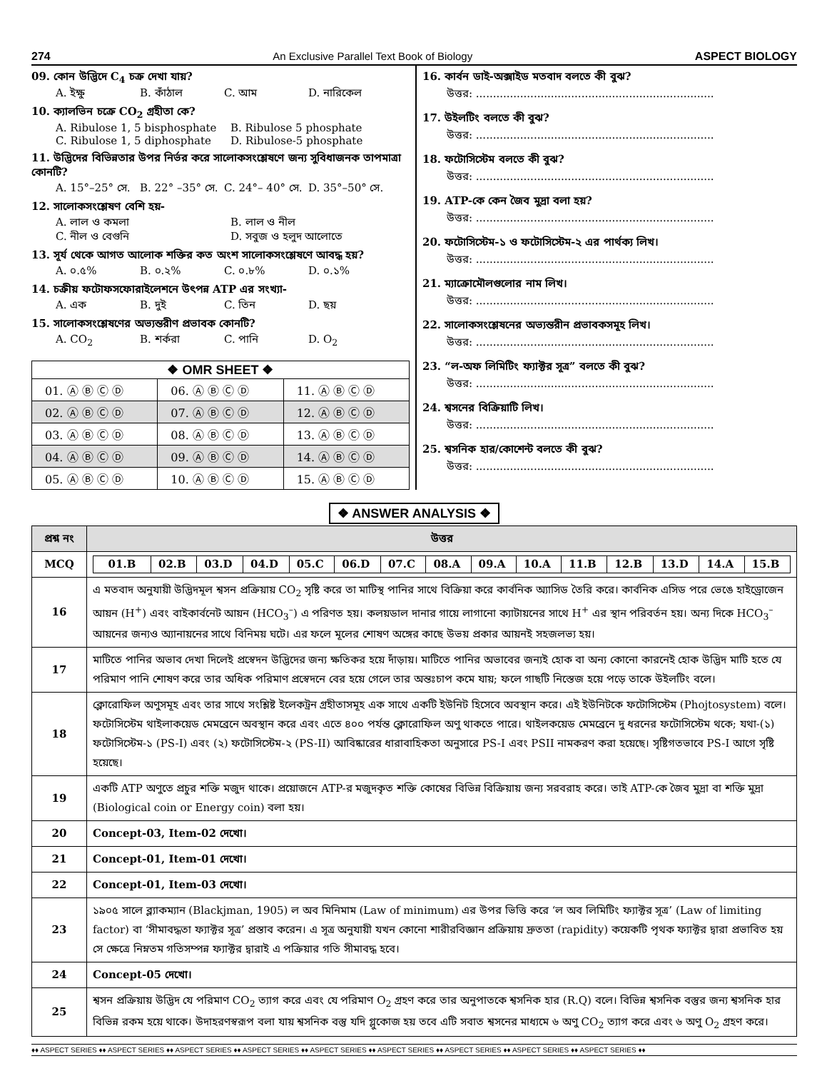274 An Exclusive Parallel Text Book of Biology ASPECT BIOLOGY
09. কোন উদ্ভিদে C<sub>4</sub> চক্র দেখা যায়?
A. ইক্ষু B. কাঁঠাল C. আম D. নারিকেল
10. ক্যালভিন চক্রে CO<sub>2</sub> গ্রহীতা কে?
A. Ribulose 1, 5 bisphosphate B. Ribulose 5 phosphate
C. Ribulose 1, 5 diphosphate D. Ribulose-5 phosphate
11. উদ্ভিদের বিভিন্নতার উপর নির্ভর করে সালোকসংশ্লেষণে জন্য সুবিধাজনক তাপমাত্রা কোনটি?
A. 15°–25° সে. B. 22° –35° সে. C. 24°– 40° সে. D. 35°–50° সে.
12. সালোকসংশ্লেষণ বেশি হয়-
A. লাল ও কমলা B. লাল ও নীল
C. নীল ও বেগুনি D. সবুজ ও হলুদ আলোতে
13. সূর্য থেকে আগত আলোক শক্তির কত অংশ সালোকসংশ্লেষণে আবদ্ধ হয়?
A. ০.৫% B. ০.২% C. ০.৮% D. ০.১%
14. চক্রীয় ফটোফসফোরাইলেশনে উৎপন্ন ATP এর সংখ্যা-
A. এক B. দুই C. তিন D. ছয়
15. সালোকসংশ্লেষণের অভ্যন্তরীণ প্রভাবক কোনটি?
A. CO<sub>2</sub> B. শর্করা C. পানি D. O<sub>2</sub>
| ❖ OMR SHEET ❖ | | |
| --- | --- | --- |
| 01. Ⓐ Ⓑ Ⓒ Ⓓ | 06. Ⓐ Ⓑ Ⓒ Ⓓ | 11. Ⓐ Ⓑ Ⓒ Ⓓ |
| 02. Ⓐ Ⓑ Ⓒ Ⓓ | 07. Ⓐ Ⓑ Ⓒ Ⓓ | 12. Ⓐ Ⓑ Ⓒ Ⓓ |
| 03. Ⓐ Ⓑ Ⓒ Ⓓ | 08. Ⓐ Ⓑ Ⓒ Ⓓ | 13. Ⓐ Ⓑ Ⓒ Ⓓ |
| 04. Ⓐ Ⓑ Ⓒ Ⓓ | 09. Ⓐ Ⓑ Ⓒ Ⓓ | 14. Ⓐ Ⓑ Ⓒ Ⓓ |
| 05. Ⓐ Ⓑ Ⓒ Ⓓ | 10. Ⓐ Ⓑ Ⓒ Ⓓ | 15. Ⓐ Ⓑ Ⓒ Ⓓ |
16. কার্বন ডাই-অক্সাইড মতবাদ বলতে কী বুঝ?
উত্তর: ......................................................................
17. উইলটিং বলতে কী বুঝ?
উত্তর: ......................................................................
18. ফটোসিস্টেম বলতে কী বুঝ?
উত্তর: ......................................................................
19. ATP-কে কেন জৈব মুদ্রা বলা হয়?
উত্তর: ......................................................................
20. ফটোসিস্টেম-১ ও ফটোসিস্টেম-২ এর পার্থক্য লিখ।
উত্তর: ......................................................................
21. ম্যাক্রোমৌলগুলোর নাম লিখ।
উত্তর: ......................................................................
22. সালোকসংশ্লেষনের অভ্যন্তরীন প্রভাবকসমূহ লিখ।
উত্তর: ......................................................................
23. “ল-অফ লিমিটিং ফ্যাক্টর সূত্র” বলতে কী বুঝ?
উত্তর: ......................................................................
24. শ্বসনের বিক্রিয়াটি লিখ।
উত্তর: ......................................................................
25. শ্বসনিক হার/কোশেন্ট বলতে কী বুঝ?
উত্তর: ......................................................................
❖ ANSWER ANALYSIS ❖
| প্রশ্ন নং | উত্তর |
| --- | --- |
| MCQ | / 01.B / 02.B / 03.D / 04.D / 05.C / 06.D / 07.C / 08.A / 09.A / 10.A / 11.B / 12.B / 13.D / 14.A / 15.B / |
| 16 | এ মতবাদ অনুযায়ী উদ্ভিদমূল শ্বসন প্রক্রিয়ায় CO<sub>2</sub> সৃষ্টি করে তা মাটিস্থ পানির সাথে বিক্রিয়া করে কার্বনিক অ্যাসিড তৈরি করে। কার্বনিক এসিড পরে ভেঙে হাইড্রোজেন আয়ন (H<sup>+</sup>) এবং বাইকার্বনেট আয়ন (HCO<sub>3</sub><sup>–</sup>) এ পরিণত হয়। কলয়ডাল দানার গায়ে লাগানো ক্যাটায়নের সাথে H<sup>+</sup> এর স্থান পরিবর্তন হয়। অন্য দিকে HCO<sub>3</sub><sup>–</sup> আয়নের জন্যও অ্যানায়নের সাথে বিনিময় ঘটে। এর ফলে মূলের শোষণ অঙ্গের কাছে উভয় প্রকার আয়নই সহজলভ্য হয়। |
| 17 | মাটিতে পানির অভাব দেখা দিলেই প্রস্বেদন উদ্ভিদের জন্য ক্ষতিকর হয়ে দাঁড়ায়। মাটিতে পানির অভাবের জন্যই হোক বা অন্য কোনো কারনেই হোক উদ্ভিদ মাটি হতে যে পরিমাণ পানি শোষণ করে তার অধিক পরিমাণ প্রস্বেদনে বের হয়ে গেলে তার অন্তঃচাপ কমে যায়; ফলে গাছটি নিস্তেজ হয়ে পড়ে তাকে উইলটিং বলে। |
| 18 | ক্লোরোফিল অণুসমূহ এবং তার সাথে সংশ্লিষ্ট ইলেকট্রন গ্রহীতাসমূহ এক সাথে একটি ইউনিট হিসেবে অবস্থান করে। এই ইউনিটকে ফটোসিস্টেম (Phojtosystem) বলে। ফটোসিস্টেম থাইলাকয়েড মেমব্রেনে অবস্থান করে এবং এতে ৪০০ পর্যন্ত ক্লোরোফিল অণু থাকতে পারে। থাইলকয়েড মেমব্রেনে দু ধরনের ফটোসিস্টেম থকে; যথা-(১) ফটোসিস্টেম-১ (PS-I) এবং (২) ফটোসিস্টেম-২ (PS-II) আবিষ্কারের ধারাবাহিকতা অনুসারে PS-I এবং PSII নামকরণ করা হয়েছে। সৃষ্টিগতভাবে PS-I আগে সৃষ্টি হয়েছে। |
| 19 | একটি ATP অণুতে প্রচুর শক্তি মজুদ থাকে। প্রয়োজনে ATP-র মজুদকৃত শক্তি কোষের বিভিন্ন বিক্রিয়ায় জন্য সরবরাহ করে। তাই ATP-কে জৈব মুদ্রা বা শক্তি মুদ্রা (Biological coin or Energy coin) বলা হয়। |
| 20 | Concept-03, Item-02 দেখো। |
| 21 | Concept-01, Item-01 দেখো। |
| 22 | Concept-01, Item-03 দেখো। |
| 23 | ১৯০৫ সালে ব্ল্যাকম্যান (Blackjman, 1905) ল অব মিনিমাম (Law of minimum) এর উপর ভিত্তি করে ‘ল অব লিমিটিং ফ্যাক্টর সূত্র’ (Law of limiting factor) বা ‘সীমাবদ্ধতা ফ্যাক্টর সূত্র’ প্রস্তাব করেন। এ সূত্র অনুযায়ী যখন কোনো শারীরবিজ্ঞান প্রক্রিয়ায় দ্রুততা (rapidity) কয়েকটি পৃথক ফ্যাক্টর দ্বারা প্রভাবিত হয় সে ক্ষেত্রে নিম্নতম গতিসম্পন্ন ফ্যাক্টর দ্বারাই এ পক্রিয়ার গতি সীমাবদ্ধ হবে। |
| 24 | Concept-05 দেখো। |
| 25 | শ্বসন প্রক্রিয়ায় উদ্ভিদ যে পরিমাণ CO<sub>2</sub> ত্যাগ করে এবং যে পরিমাণ O<sub>2</sub> গ্রহণ করে তার অনুপাতকে শ্বসনিক হার (R.Q) বলে। বিভিন্ন শ্বসনিক বস্তুর জন্য শ্বসনিক হার বিভিন্ন রকম হয়ে থাকে। উদাহরণস্বরূপ বলা যায় শ্বসনিক বস্তু যদি গ্লুকোজ হয় তবে এটি সবাত শ্বসনের মাধ্যমে ৬ অণু CO<sub>2</sub> ত্যাগ করে এবং ৬ অণু O<sub>2</sub> গ্রহণ করে। |
♦♦ ASPECT SERIES ♦♦ ASPECT SERIES ♦♦ ASPECT SERIES ♦♦ ASPECT SERIES ♦♦ ASPECT SERIES ♦♦ ASPECT SERIES ♦♦ ASPECT SERIES ♦♦ ASPECT SERIES ♦♦ ASPECT SERIES ♦♦